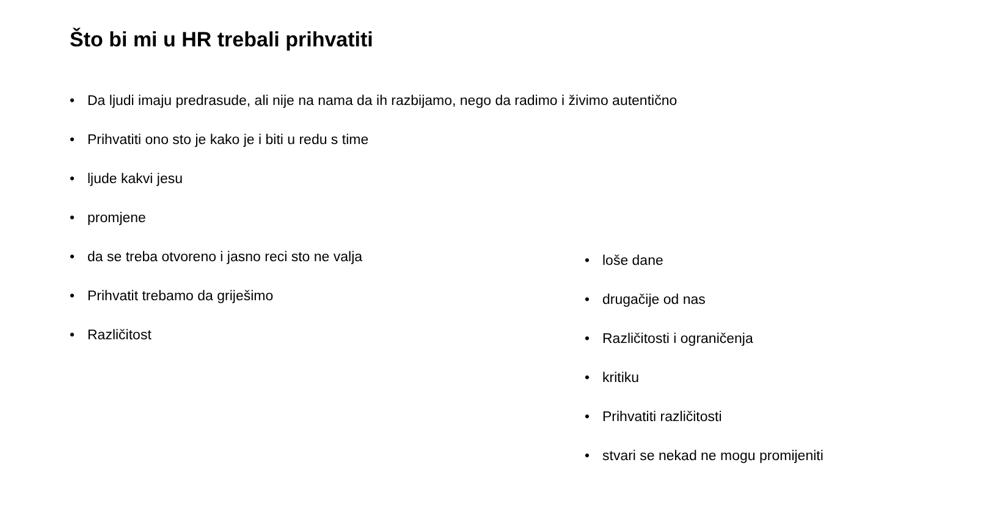Što bi mi u HR trebali prihvatiti
• Da ljudi imaju predrasude, ali nije na nama da ih razbijamo, nego da radimo i živimo autentično
• Prihvatiti ono sto je kako je i biti u redu s time
• ljude kakvi jesu
• promjene
• da se treba otvoreno i jasno reci sto ne valja
• Prihvatit trebamo da griješimo
• Različitost
• loše dane
• drugačije od nas
• Različitosti i ograničenja
• kritiku
• Prihvatiti različitosti
• stvari se nekad ne mogu promijeniti